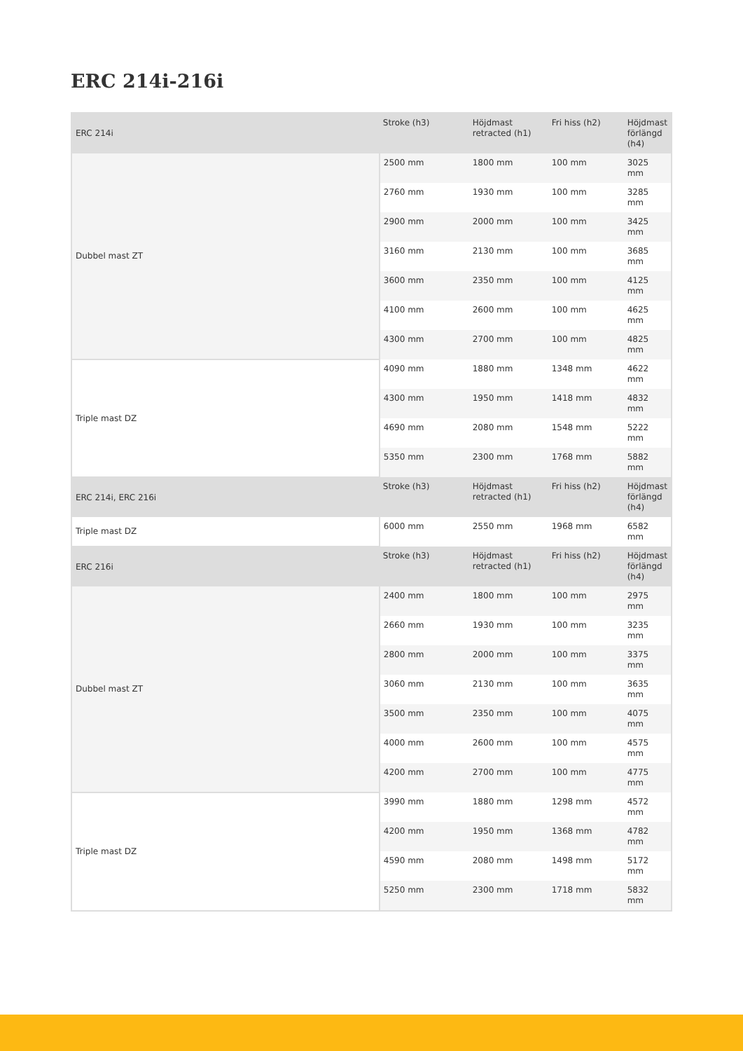ERC 214i-216i
| ERC 214i | Stroke (h3) | Höjdmast retracted (h1) | Fri hiss (h2) | Höjdmast förlängd (h4) |
| --- | --- | --- | --- | --- |
| Dubbel mast ZT | 2500 mm | 1800 mm | 100 mm | 3025 mm |
| | 2760 mm | 1930 mm | 100 mm | 3285 mm |
| | 2900 mm | 2000 mm | 100 mm | 3425 mm |
| | 3160 mm | 2130 mm | 100 mm | 3685 mm |
| | 3600 mm | 2350 mm | 100 mm | 4125 mm |
| | 4100 mm | 2600 mm | 100 mm | 4625 mm |
| | 4300 mm | 2700 mm | 100 mm | 4825 mm |
| Triple mast DZ | 4090 mm | 1880 mm | 1348 mm | 4622 mm |
| | 4300 mm | 1950 mm | 1418 mm | 4832 mm |
| | 4690 mm | 2080 mm | 1548 mm | 5222 mm |
| | 5350 mm | 2300 mm | 1768 mm | 5882 mm |
| ERC 214i, ERC 216i | Stroke (h3) | Höjdmast retracted (h1) | Fri hiss (h2) | Höjdmast förlängd (h4) |
| Triple mast DZ | 6000 mm | 2550 mm | 1968 mm | 6582 mm |
| ERC 216i | Stroke (h3) | Höjdmast retracted (h1) | Fri hiss (h2) | Höjdmast förlängd (h4) |
| Dubbel mast ZT | 2400 mm | 1800 mm | 100 mm | 2975 mm |
| | 2660 mm | 1930 mm | 100 mm | 3235 mm |
| | 2800 mm | 2000 mm | 100 mm | 3375 mm |
| | 3060 mm | 2130 mm | 100 mm | 3635 mm |
| | 3500 mm | 2350 mm | 100 mm | 4075 mm |
| | 4000 mm | 2600 mm | 100 mm | 4575 mm |
| | 4200 mm | 2700 mm | 100 mm | 4775 mm |
| Triple mast DZ | 3990 mm | 1880 mm | 1298 mm | 4572 mm |
| | 4200 mm | 1950 mm | 1368 mm | 4782 mm |
| | 4590 mm | 2080 mm | 1498 mm | 5172 mm |
| | 5250 mm | 2300 mm | 1718 mm | 5832 mm |